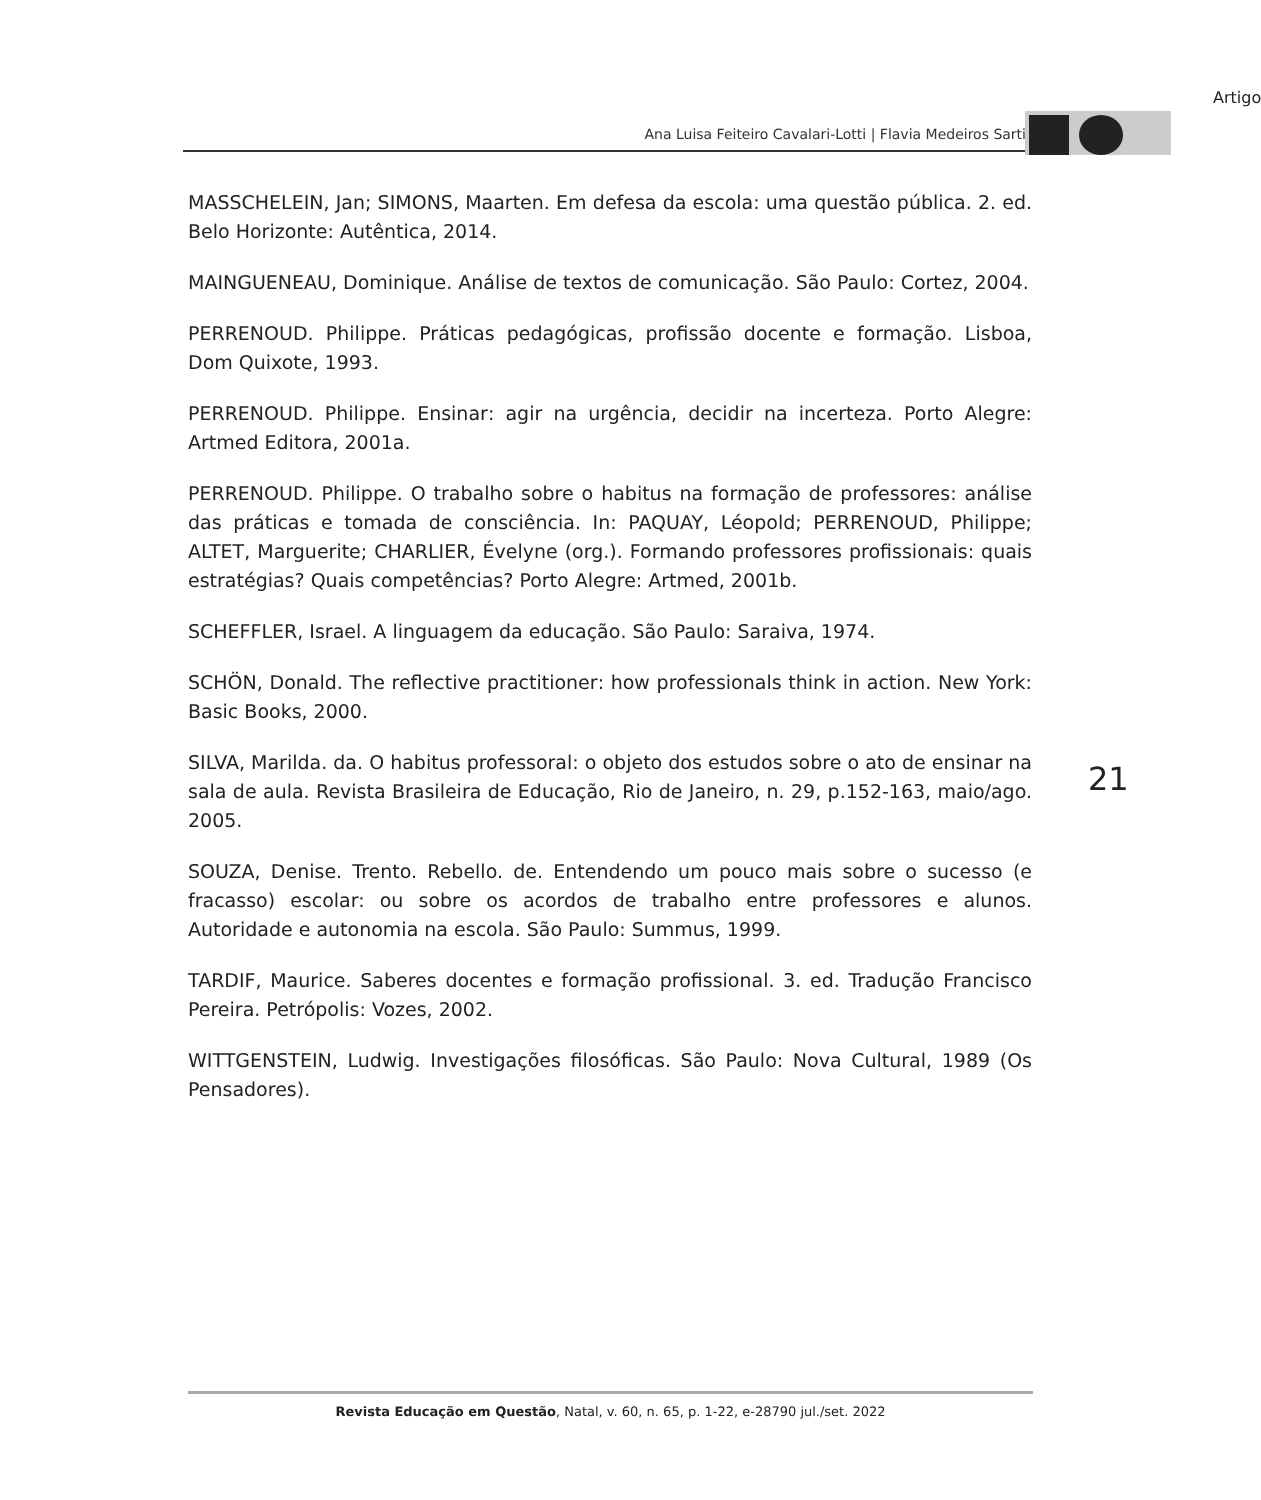Artigo
Ana Luisa Feiteiro Cavalari-Lotti | Flavia Medeiros Sarti
MASSCHELEIN, Jan; SIMONS, Maarten. Em defesa da escola: uma questão pública. 2. ed. Belo Horizonte: Autêntica, 2014.
MAINGUENEAU, Dominique. Análise de textos de comunicação. São Paulo: Cortez, 2004.
PERRENOUD. Philippe. Práticas pedagógicas, profissão docente e formação. Lisboa, Dom Quixote, 1993.
PERRENOUD. Philippe. Ensinar: agir na urgência, decidir na incerteza. Porto Alegre: Artmed Editora, 2001a.
PERRENOUD. Philippe. O trabalho sobre o habitus na formação de professores: análise das práticas e tomada de consciência. In: PAQUAY, Léopold; PERRENOUD, Philippe; ALTET, Marguerite; CHARLIER, Évelyne (org.). Formando professores profissionais: quais estratégias? Quais competências? Porto Alegre: Artmed, 2001b.
SCHEFFLER, Israel. A linguagem da educação. São Paulo: Saraiva, 1974.
SCHÖN, Donald. The reflective practitioner: how professionals think in action. New York: Basic Books, 2000.
SILVA, Marilda. da. O habitus professoral: o objeto dos estudos sobre o ato de ensinar na sala de aula. Revista Brasileira de Educação, Rio de Janeiro, n. 29, p.152-163, maio/ago. 2005.
SOUZA, Denise. Trento. Rebello. de. Entendendo um pouco mais sobre o sucesso (e fracasso) escolar: ou sobre os acordos de trabalho entre professores e alunos. Autoridade e autonomia na escola. São Paulo: Summus, 1999.
TARDIF, Maurice. Saberes docentes e formação profissional. 3. ed. Tradução Francisco Pereira. Petrópolis: Vozes, 2002.
WITTGENSTEIN, Ludwig. Investigações filosóficas. São Paulo: Nova Cultural, 1989 (Os Pensadores).
21
Revista Educação em Questão, Natal, v. 60, n. 65, p. 1-22, e-28790 jul./set. 2022